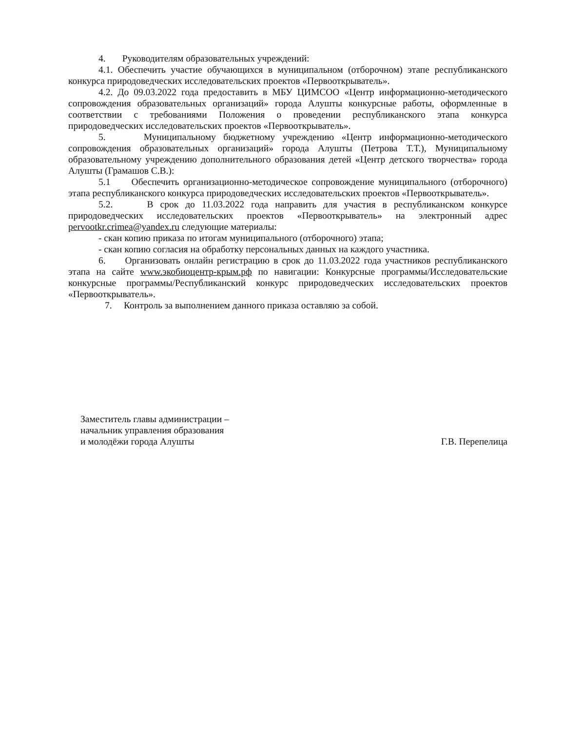4. Руководителям образовательных учреждений:
4.1. Обеспечить участие обучающихся в муниципальном (отборочном) этапе республиканского конкурса природоведческих исследовательских проектов «Первооткрыватель».
4.2. До 09.03.2022 года предоставить в МБУ ЦИМСОО «Центр информационно-методического сопровождения образовательных организаций» города Алушты конкурсные работы, оформленные в соответствии с требованиями Положения о проведении республиканского этапа конкурса природоведческих исследовательских проектов «Первооткрыватель».
5. Муниципальному бюджетному учреждению «Центр информационно-методического сопровождения образовательных организаций» города Алушты (Петрова Т.Т.), Муниципальному образовательному учреждению дополнительного образования детей «Центр детского творчества» города Алушты (Грамашов С.В.):
5.1 Обеспечить организационно-методическое сопровождение муниципального (отборочного) этапа республиканского конкурса природоведческих исследовательских проектов «Первооткрыватель».
5.2. В срок до 11.03.2022 года направить для участия в республиканском конкурсе природоведческих исследовательских проектов «Первооткрыватель» на электронный адрес pervootkr.crimea@yandex.ru следующие материалы:
- скан копию приказа по итогам муниципального (отборочного) этапа;
- скан копию согласия на обработку персональных данных на каждого участника.
6. Организовать онлайн регистрацию в срок до 11.03.2022 года участников республиканского этапа на сайте www.экобиоцентр-крым.рф по навигации: Конкурсные программы/Исследовательские конкурсные программы/Республиканский конкурс природоведческих исследовательских проектов «Первооткрыватель».
7. Контроль за выполнением данного приказа оставляю за собой.
Заместитель главы администрации –
начальник управления образования
и молодёжи города Алушты
Г.В. Перепелица